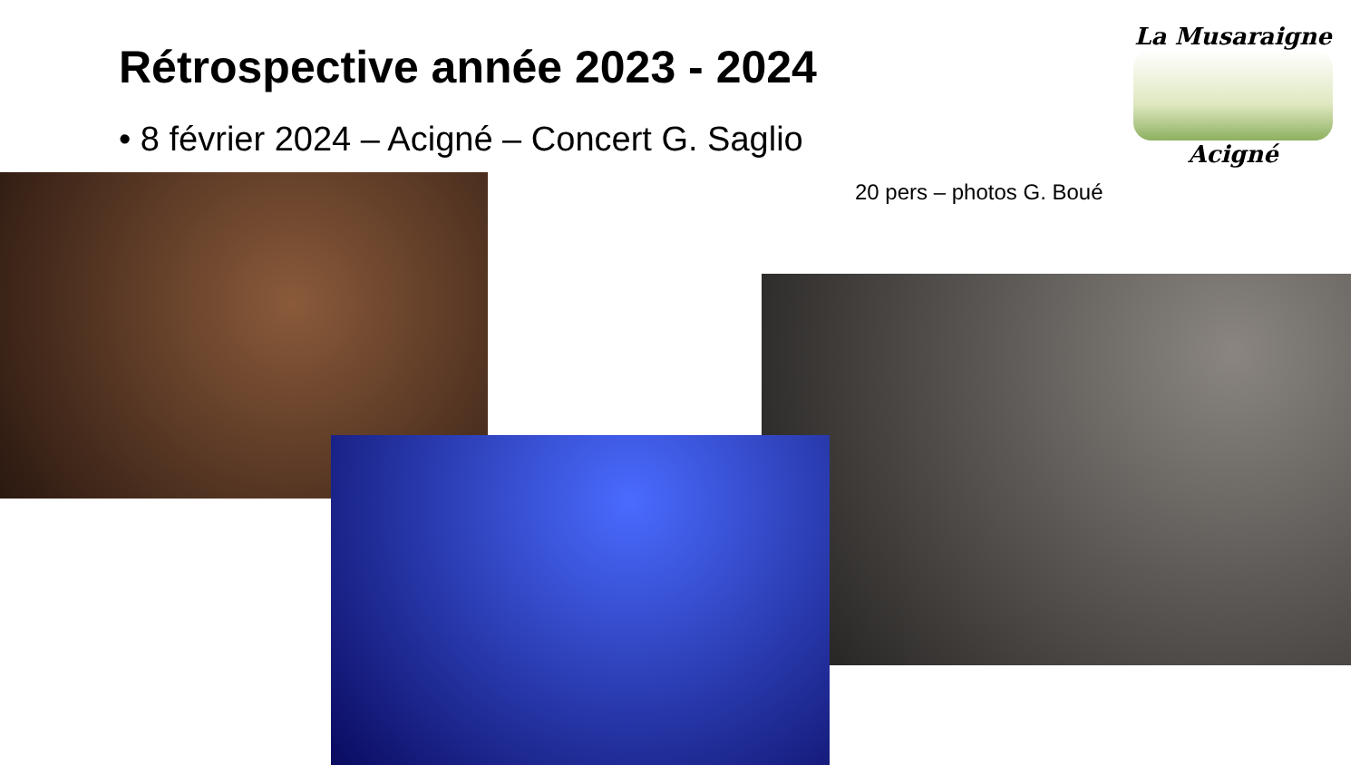Rétrospective année 2023 - 2024
• 8 février 2024 – Acigné – Concert G. Saglio
La Musaraigne
Acigné
20 pers – photos G. Boué